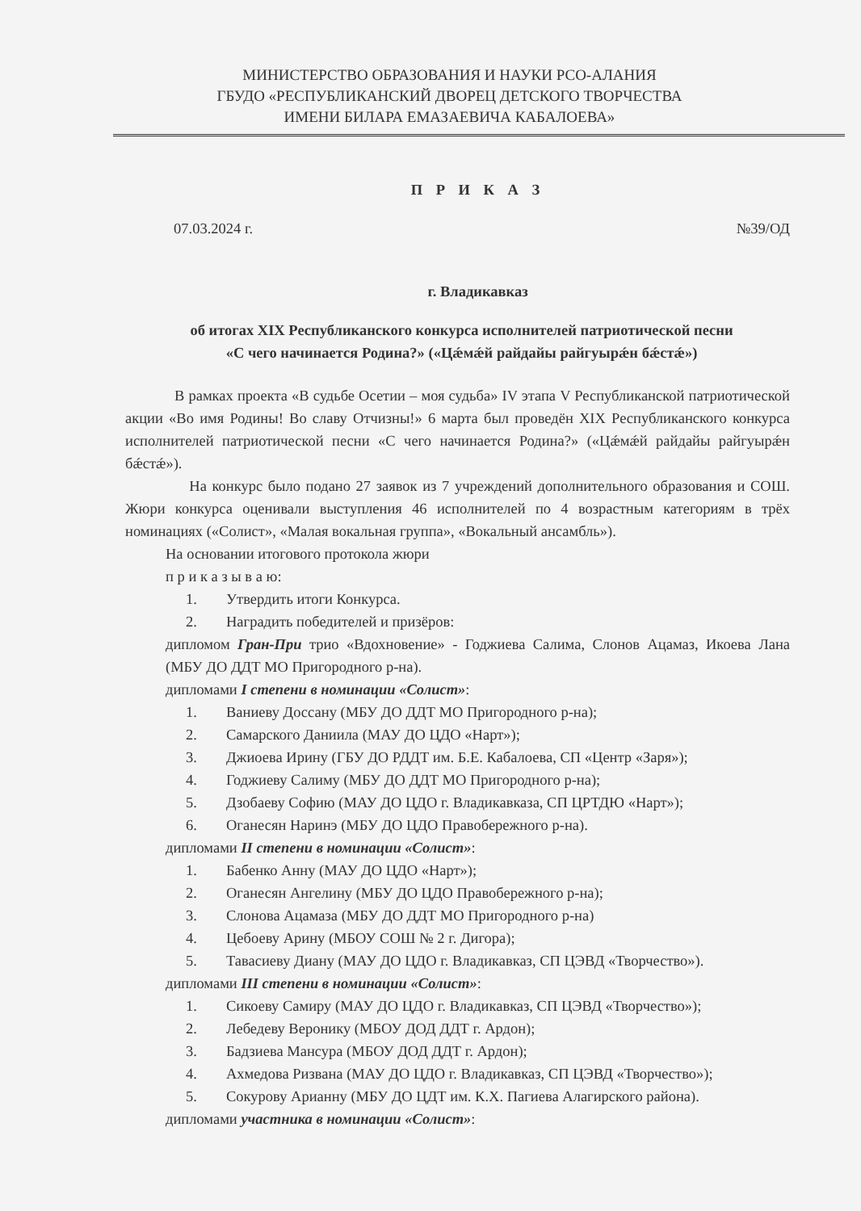МИНИСТЕРСТВО ОБРАЗОВАНИЯ И НАУКИ РСО-АЛАНИЯ
ГБУДО «РЕСПУБЛИКАНСКИЙ ДВОРЕЦ ДЕТСКОГО ТВОРЧЕСТВА
ИМЕНИ БИЛАРА ЕМАЗАЕВИЧА КАБАЛОЕВА»
П Р И К А З
07.03.2024 г. №39/ОД
г. Владикавказ
об итогах XIX Республиканского конкурса исполнителей патриотической песни
«С чего начинается Родина?» («Цǽмǽй райдайы райгуырǽн бǽстǽ»)
В рамках проекта «В судьбе Осетии – моя судьба» IV этапа V Республиканской патриотической акции «Во имя Родины! Во славу Отчизны!» 6 марта был проведён XIX Республиканского конкурса исполнителей патриотической песни «С чего начинается Родина?» («Цǽмǽй райдайы райгуырǽн бǽстǽ»).
На конкурс было подано 27 заявок из 7 учреждений дополнительного образования и СОШ. Жюри конкурса оценивали выступления 46 исполнителей по 4 возрастным категориям в трёх номинациях («Солист», «Малая вокальная группа», «Вокальный ансамбль»).
На основании итогового протокола жюри
п р и к а з ы в а ю:
1. Утвердить итоги Конкурса.
2. Наградить победителей и призёров:
дипломом Гран-При трио «Вдохновение» - Годжиева Салима, Слонов Ацамаз, Икоева Лана (МБУ ДО ДДТ МО Пригородного р-на).
дипломами I степени в номинации «Солист»:
1. Ваниеву Доссану (МБУ ДО ДДТ МО Пригородного р-на);
2. Самарского Даниила (МАУ ДО ЦДО «Нарт»);
3. Джиоева Ирину (ГБУ ДО РДДТ им. Б.Е. Кабалоева, СП «Центр «Заря»);
4. Годжиеву Салиму (МБУ ДО ДДТ МО Пригородного р-на);
5. Дзобаеву Софию (МАУ ДО ЦДО г. Владикавказа, СП ЦРТДЮ «Нарт»);
6. Оганесян Наринэ (МБУ ДО ЦДО Правобережного р-на).
дипломами II степени в номинации «Солист»:
1. Бабенко Анну (МАУ ДО ЦДО «Нарт»);
2. Оганесян Ангелину (МБУ ДО ЦДО Правобережного р-на);
3. Слонова Ацамаза (МБУ ДО ДДТ МО Пригородного р-на)
4. Цебоеву Арину (МБОУ СОШ № 2 г. Дигора);
5. Тавасиеву Диану (МАУ ДО ЦДО г. Владикавказ, СП ЦЭВД «Творчество»).
дипломами III степени в номинации «Солист»:
1. Сикоеву Самиру (МАУ ДО ЦДО г. Владикавказ, СП ЦЭВД «Творчество»);
2. Лебедеву Веронику (МБОУ ДОД ДДТ г. Ардон);
3. Бадзиева Мансура (МБОУ ДОД ДДТ г. Ардон);
4. Ахмедова Ризвана (МАУ ДО ЦДО г. Владикавказ, СП ЦЭВД «Творчество»);
5. Сокурову Арианну (МБУ ДО ЦДТ им. К.Х. Пагиева Алагирского района).
дипломами участника в номинации «Солист»: